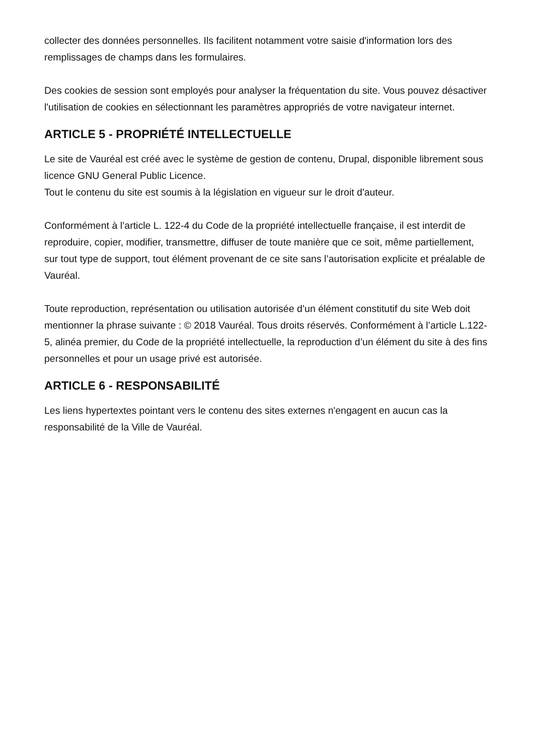collecter des données personnelles. Ils facilitent notamment votre saisie d'information lors des remplissages de champs dans les formulaires.
Des cookies de session sont employés pour analyser la fréquentation du site. Vous pouvez désactiver l'utilisation de cookies en sélectionnant les paramètres appropriés de votre navigateur internet.
ARTICLE 5 - PROPRIÉTÉ INTELLECTUELLE
Le site de Vauréal est créé avec le système de gestion de contenu, Drupal, disponible librement sous licence GNU General Public Licence.
Tout le contenu du site est soumis à la législation en vigueur sur le droit d'auteur.
Conformément à l’article L. 122-4 du Code de la propriété intellectuelle française, il est interdit de reproduire, copier, modifier, transmettre, diffuser de toute manière que ce soit, même partiellement, sur tout type de support, tout élément provenant de ce site sans l’autorisation explicite et préalable de Vauréal.
Toute reproduction, représentation ou utilisation autorisée d’un élément constitutif du site Web doit mentionner la phrase suivante : © 2018 Vauréal. Tous droits réservés. Conformément à l’article L.122-5, alinéa premier, du Code de la propriété intellectuelle, la reproduction d’un élément du site à des fins personnelles et pour un usage privé est autorisée.
ARTICLE 6 - RESPONSABILITÉ
Les liens hypertextes pointant vers le contenu des sites externes n'engagent en aucun cas la responsabilité de la Ville de Vauréal.